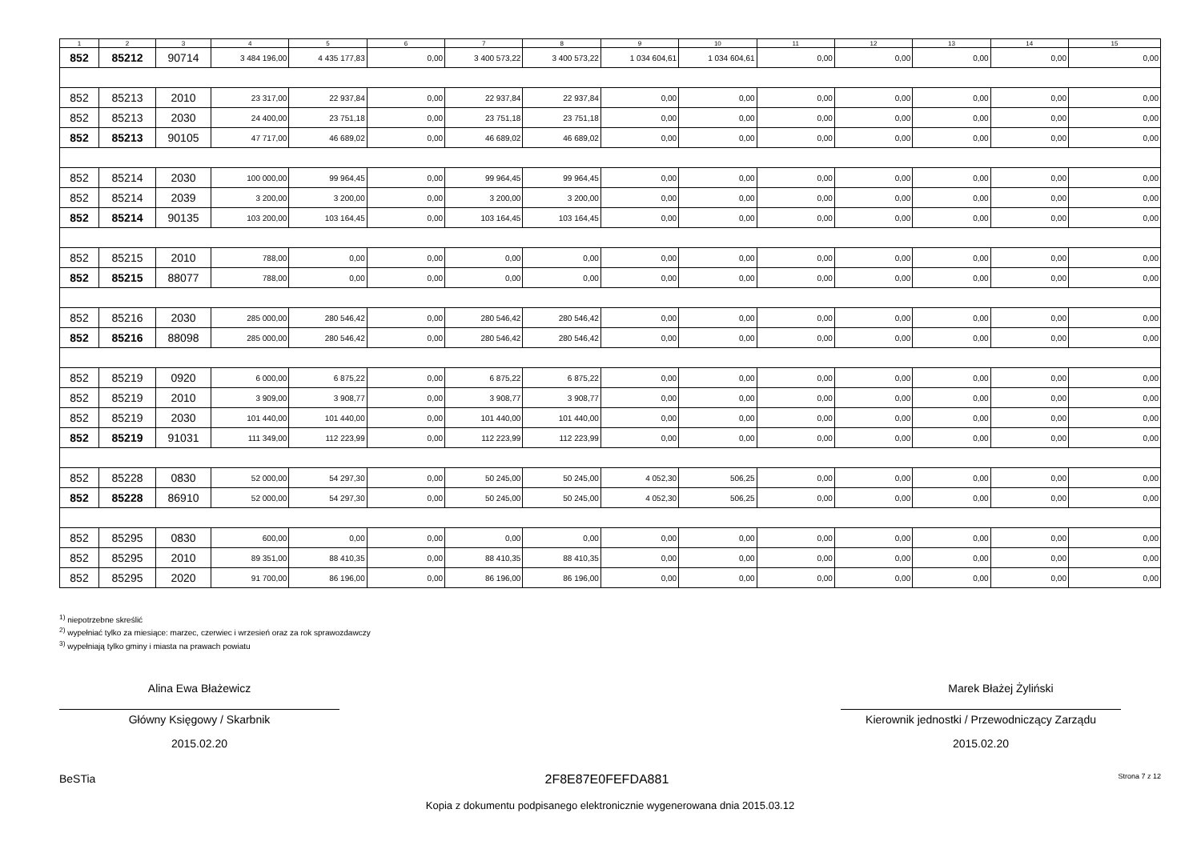| 1 | 2 | 3 | 4 | 5 | 6 | 7 | 8 | 9 | 10 | 11 | 12 | 13 | 14 | 15 |
| --- | --- | --- | --- | --- | --- | --- | --- | --- | --- | --- | --- | --- | --- | --- |
| 852 | 85212 | 90714 | 3 484 196,00 | 4 435 177,83 | 0,00 | 3 400 573,22 | 3 400 573,22 | 1 034 604,61 | 1 034 604,61 | 0,00 | 0,00 | 0,00 | 0,00 | 0,00 |
| 852 | 85213 | 2010 | 23 317,00 | 22 937,84 | 0,00 | 22 937,84 | 22 937,84 | 0,00 | 0,00 | 0,00 | 0,00 | 0,00 | 0,00 | 0,00 |
| 852 | 85213 | 2030 | 24 400,00 | 23 751,18 | 0,00 | 23 751,18 | 23 751,18 | 0,00 | 0,00 | 0,00 | 0,00 | 0,00 | 0,00 | 0,00 |
| 852 | 85213 | 90105 | 47 717,00 | 46 689,02 | 0,00 | 46 689,02 | 46 689,02 | 0,00 | 0,00 | 0,00 | 0,00 | 0,00 | 0,00 | 0,00 |
| 852 | 85214 | 2030 | 100 000,00 | 99 964,45 | 0,00 | 99 964,45 | 99 964,45 | 0,00 | 0,00 | 0,00 | 0,00 | 0,00 | 0,00 | 0,00 |
| 852 | 85214 | 2039 | 3 200,00 | 3 200,00 | 0,00 | 3 200,00 | 3 200,00 | 0,00 | 0,00 | 0,00 | 0,00 | 0,00 | 0,00 | 0,00 |
| 852 | 85214 | 90135 | 103 200,00 | 103 164,45 | 0,00 | 103 164,45 | 103 164,45 | 0,00 | 0,00 | 0,00 | 0,00 | 0,00 | 0,00 | 0,00 |
| 852 | 85215 | 2010 | 788,00 | 0,00 | 0,00 | 0,00 | 0,00 | 0,00 | 0,00 | 0,00 | 0,00 | 0,00 | 0,00 | 0,00 |
| 852 | 85215 | 88077 | 788,00 | 0,00 | 0,00 | 0,00 | 0,00 | 0,00 | 0,00 | 0,00 | 0,00 | 0,00 | 0,00 | 0,00 |
| 852 | 85216 | 2030 | 285 000,00 | 280 546,42 | 0,00 | 280 546,42 | 280 546,42 | 0,00 | 0,00 | 0,00 | 0,00 | 0,00 | 0,00 | 0,00 |
| 852 | 85216 | 88098 | 285 000,00 | 280 546,42 | 0,00 | 280 546,42 | 280 546,42 | 0,00 | 0,00 | 0,00 | 0,00 | 0,00 | 0,00 | 0,00 |
| 852 | 85219 | 0920 | 6 000,00 | 6 875,22 | 0,00 | 6 875,22 | 6 875,22 | 0,00 | 0,00 | 0,00 | 0,00 | 0,00 | 0,00 | 0,00 |
| 852 | 85219 | 2010 | 3 909,00 | 3 908,77 | 0,00 | 3 908,77 | 3 908,77 | 0,00 | 0,00 | 0,00 | 0,00 | 0,00 | 0,00 | 0,00 |
| 852 | 85219 | 2030 | 101 440,00 | 101 440,00 | 0,00 | 101 440,00 | 101 440,00 | 0,00 | 0,00 | 0,00 | 0,00 | 0,00 | 0,00 | 0,00 |
| 852 | 85219 | 91031 | 111 349,00 | 112 223,99 | 0,00 | 112 223,99 | 112 223,99 | 0,00 | 0,00 | 0,00 | 0,00 | 0,00 | 0,00 | 0,00 |
| 852 | 85228 | 0830 | 52 000,00 | 54 297,30 | 0,00 | 50 245,00 | 50 245,00 | 4 052,30 | 506,25 | 0,00 | 0,00 | 0,00 | 0,00 | 0,00 |
| 852 | 85228 | 86910 | 52 000,00 | 54 297,30 | 0,00 | 50 245,00 | 50 245,00 | 4 052,30 | 506,25 | 0,00 | 0,00 | 0,00 | 0,00 | 0,00 |
| 852 | 85295 | 0830 | 600,00 | 0,00 | 0,00 | 0,00 | 0,00 | 0,00 | 0,00 | 0,00 | 0,00 | 0,00 | 0,00 | 0,00 |
| 852 | 85295 | 2010 | 89 351,00 | 88 410,35 | 0,00 | 88 410,35 | 88 410,35 | 0,00 | 0,00 | 0,00 | 0,00 | 0,00 | 0,00 | 0,00 |
| 852 | 85295 | 2020 | 91 700,00 | 86 196,00 | 0,00 | 86 196,00 | 86 196,00 | 0,00 | 0,00 | 0,00 | 0,00 | 0,00 | 0,00 | 0,00 |
<sup>1)</sup> niepotrzebne skreślić
<sup>2)</sup> wypełniać tylko za miesiące: marzec, czerwiec i wrzesień oraz za rok sprawozdawczy
<sup>3)</sup> wypełniają tylko gminy i miasta na prawach powiatu
Alina Ewa Błażewicz
Główny Księgowy / Skarbnik
2015.02.20
Marek Błażej Żyliński
Kierownik jednostki / Przewodniczący Zarządu
2015.02.20
BeSTia 2F8E87E0FEFDA881 Strona 7 z 12
Kopia z dokumentu podpisanego elektronicznie wygenerowana dnia 2015.03.12